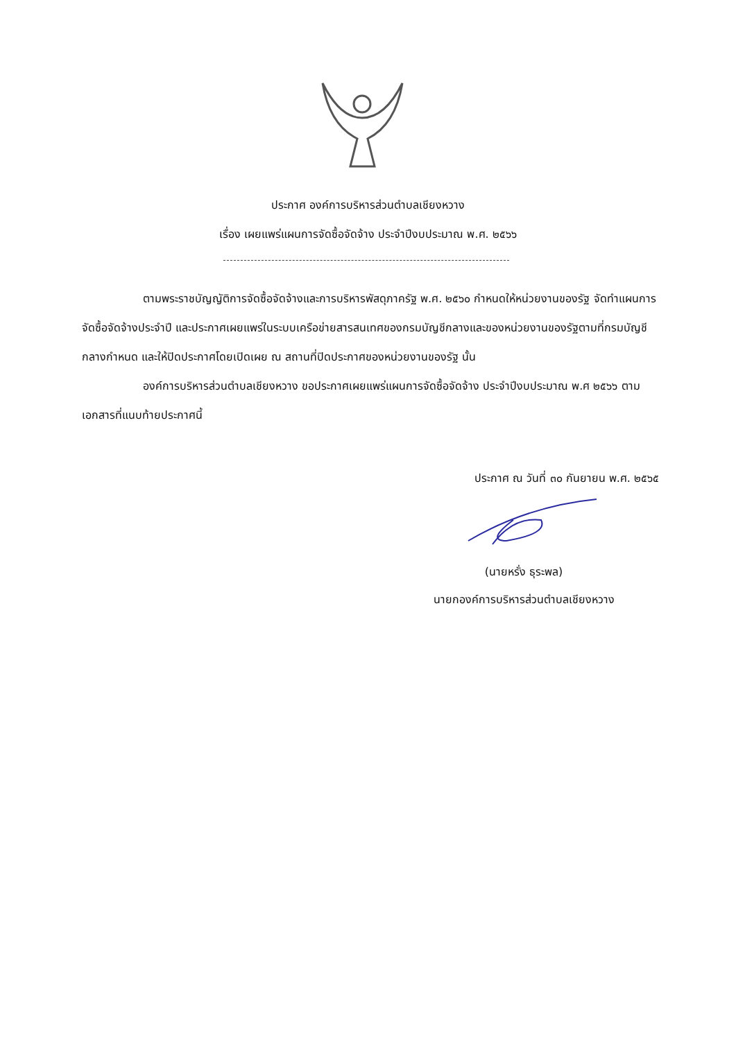ประกาศ องค์การบริหารส่วนตำบลเชียงหวาง
เรื่อง เผยแพร่แผนการจัดซื้อจัดจ้าง ประจำปีงบประมาณ พ.ศ. ๒๕๖๖
ตามพระราชบัญญัติการจัดซื้อจัดจ้างและการบริหารพัสดุภาครัฐ พ.ศ. ๒๕๖๐ กำหนดให้หน่วยงานของรัฐ จัดทำแผนการจัดซื้อจัดจ้างประจำปี และประกาศเผยแพร่ในระบบเครือข่ายสารสนเทศของกรมบัญชีกลางและของหน่วยงานของรัฐตามที่กรมบัญชีกลางกำหนด และให้ปิดประกาศโดยเปิดเผย ณ สถานที่ปิดประกาศของหน่วยงานของรัฐ นั้น
องค์การบริหารส่วนตำบลเชียงหวาง ขอประกาศเผยแพร่แผนการจัดซื้อจัดจ้าง ประจำปีงบประมาณ พ.ศ ๒๕๖๖ ตามเอกสารที่แนบท้ายประกาศนี้
ประกาศ ณ วันที่ ๓๐ กันยายน พ.ศ. ๒๕๖๕
(นายหรั่ง ธุระพล)
นายกองค์การบริหารส่วนตำบลเชียงหวาง